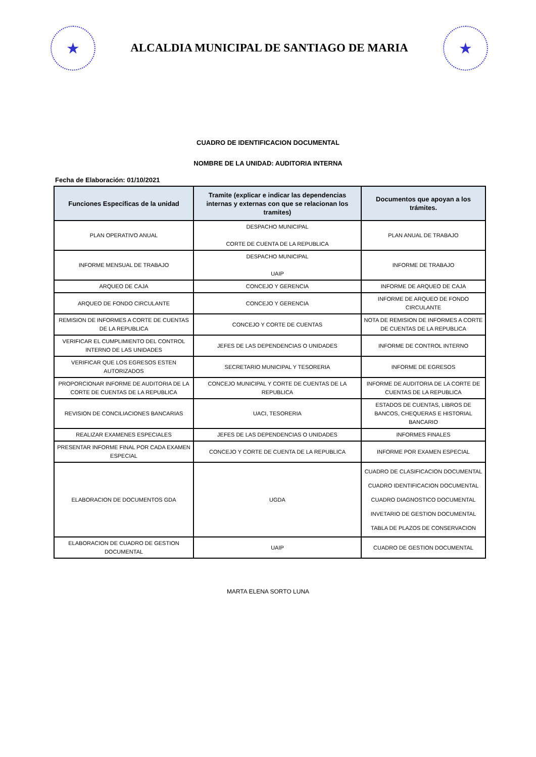★
ALCALDIA MUNICIPAL DE SANTIAGO DE MARIA
★
CUADRO DE IDENTIFICACION DOCUMENTAL
NOMBRE DE LA UNIDAD: AUDITORIA INTERNA
Fecha de Elaboración: 01/10/2021
| Funciones Específicas de la unidad | Tramite (explicar e indicar las dependencias internas y externas con que se relacionan los tramites) | Documentos que apoyan a los trámites. |
| --- | --- | --- |
| PLAN OPERATIVO ANUAL | DESPACHO MUNICIPAL CORTE DE CUENTA DE LA REPUBLICA | PLAN ANUAL DE TRABAJO |
| INFORME MENSUAL DE TRABAJO | DESPACHO MUNICIPAL UAIP | INFORME DE TRABAJO |
| ARQUEO DE CAJA | CONCEJO Y GERENCIA | INFORME DE ARQUEO DE CAJA |
| ARQUEO DE FONDO CIRCULANTE | CONCEJO Y GERENCIA | INFORME DE ARQUEO DE FONDO CIRCULANTE |
| REMISION DE INFORMES A CORTE DE CUENTAS DE LA REPUBLICA | CONCEJO Y CORTE DE CUENTAS | NOTA DE REMISION DE INFORMES A CORTE DE CUENTAS DE LA REPUBLICA |
| VERIFICAR EL CUMPLIMIENTO DEL CONTROL INTERNO DE LAS UNIDADES | JEFES DE LAS DEPENDENCIAS O UNIDADES | INFORME DE CONTROL INTERNO |
| VERIFICAR QUE LOS EGRESOS ESTEN AUTORIZADOS | SECRETARIO MUNICIPAL Y TESORERIA | INFORME DE EGRESOS |
| PROPORCIONAR INFORME DE AUDITORIA DE LA CORTE DE CUENTAS DE LA REPUBLICA | CONCEJO MUNICIPAL Y CORTE DE CUENTAS DE LA REPUBLICA | INFORME DE AUDITORIA DE LA CORTE DE CUENTAS DE LA REPUBLICA |
| REVISION DE CONCILIACIONES BANCARIAS | UACI, TESORERIA | ESTADOS DE CUENTAS, LIBROS DE BANCOS, CHEQUERAS E HISTORIAL BANCARIO |
| REALIZAR EXAMENES ESPECIALES | JEFES DE LAS DEPENDENCIAS O UNIDADES | INFORMES FINALES |
| PRESENTAR INFORME FINAL POR CADA EXAMEN ESPECIAL | CONCEJO Y CORTE DE CUENTA DE LA REPUBLICA | INFORME POR EXAMEN ESPECIAL |
| ELABORACION DE DOCUMENTOS GDA | UGDA | CUADRO DE CLASIFICACION DOCUMENTAL CUADRO IDENTIFICACION DOCUMENTAL CUADRO DIAGNOSTICO DOCUMENTAL INVETARIO DE GESTION DOCUMENTAL TABLA DE PLAZOS DE CONSERVACION |
| ELABORACION DE CUADRO DE GESTION DOCUMENTAL | UAIP | CUADRO DE GESTION DOCUMENTAL |
MARTA ELENA SORTO LUNA